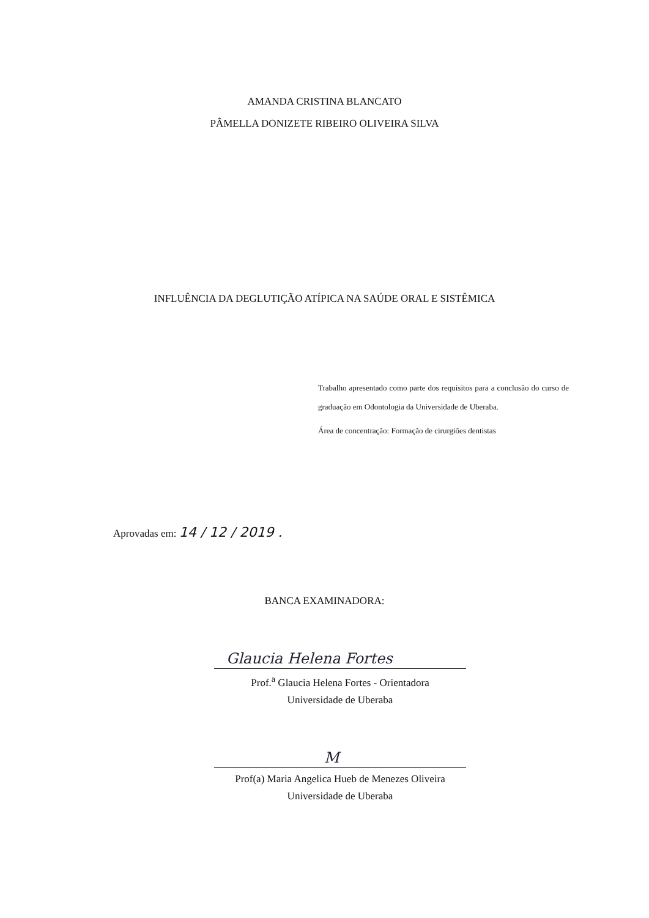AMANDA CRISTINA BLANCATO
PÂMELLA DONIZETE RIBEIRO OLIVEIRA SILVA
INFLUÊNCIA DA DEGLUTIÇÃO ATÍPICA NA SAÚDE ORAL E SISTÊMICA
Trabalho apresentado como parte dos requisitos para a conclusão do curso de graduação em Odontologia da Universidade de Uberaba.
Área de concentração: Formação de cirurgiões dentistas
Aprovadas em: 14 / 12 / 2019 .
BANCA EXAMINADORA:
Glaucia Helena Fortes
Prof.<sup>a</sup> Glaucia Helena Fortes - Orientadora
Universidade de Uberaba
M
Prof(a) Maria Angelica Hueb de Menezes Oliveira
Universidade de Uberaba